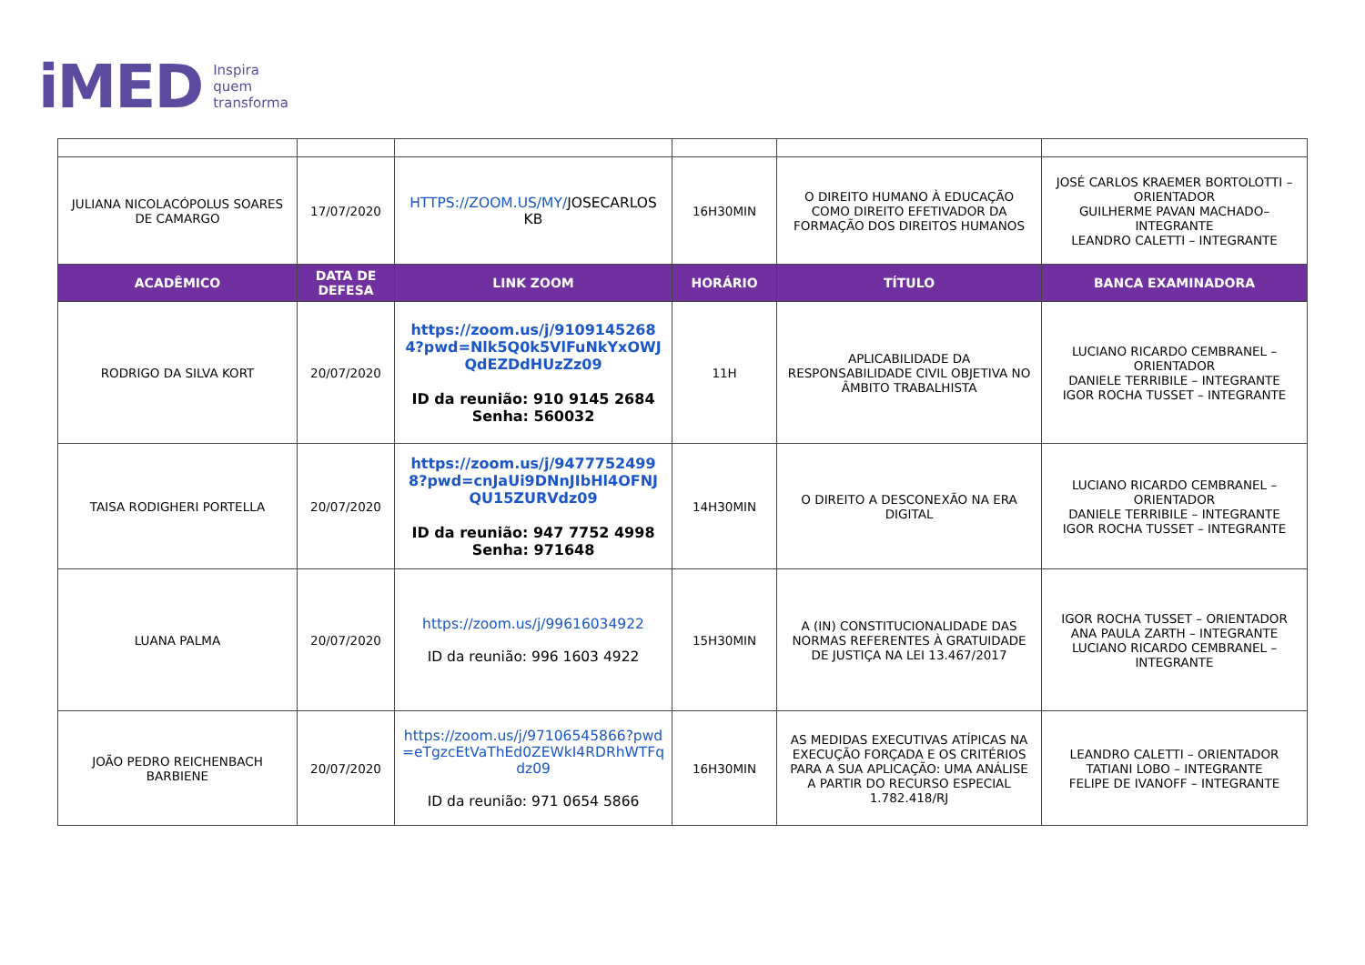iMED Inspira
quem
transforma
| JULIANA NICOLACÓPOLUS SOARES DE CAMARGO | 17/07/2020 | HTTPS://ZOOM.US/MY/ JOSECARLOS KB | 16H30MIN | O DIREITO HUMANO À EDUCAÇÃO COMO DIREITO EFETIVADOR DA FORMAÇÃO DOS DIREITOS HUMANOS | JOSÉ CARLOS KRAEMER BORTOLOTTI – ORIENTADOR GUILHERME PAVAN MACHADO– INTEGRANTE LEANDRO CALETTI – INTEGRANTE |
| ACADÊMICO | DATA DE DEFESA | LINK ZOOM | HORÁRIO | TÍTULO | BANCA EXAMINADORA |
| RODRIGO DA SILVA KORT | 20/07/2020 | https://zoom.us/j/9109145268 4?pwd=Nlk5Q0k5VlFuNkYxOWJ QdEZDdHUzZz09 ID da reunião: 910 9145 2684 Senha: 560032 | 11H | APLICABILIDADE DA RESPONSABILIDADE CIVIL OBJETIVA NO ÂMBITO TRABALHISTA | LUCIANO RICARDO CEMBRANEL – ORIENTADOR DANIELE TERRIBILE – INTEGRANTE IGOR ROCHA TUSSET – INTEGRANTE |
| TAISA RODIGHERI PORTELLA | 20/07/2020 | https://zoom.us/j/9477752499 8?pwd=cnJaUi9DNnJIbHl4OFNJ QU15ZURVdz09 ID da reunião: 947 7752 4998 Senha: 971648 | 14H30MIN | O DIREITO A DESCONEXÃO NA ERA DIGITAL | LUCIANO RICARDO CEMBRANEL – ORIENTADOR DANIELE TERRIBILE – INTEGRANTE IGOR ROCHA TUSSET – INTEGRANTE |
| LUANA PALMA | 20/07/2020 | https://zoom.us/j/99616034922 ID da reunião: 996 1603 4922 | 15H30MIN | A (IN) CONSTITUCIONALIDADE DAS NORMAS REFERENTES À GRATUIDADE DE JUSTIÇA NA LEI 13.467/2017 | IGOR ROCHA TUSSET – ORIENTADOR ANA PAULA ZARTH – INTEGRANTE LUCIANO RICARDO CEMBRANEL – INTEGRANTE |
| JOÃO PEDRO REICHENBACH BARBIENE | 20/07/2020 | https://zoom.us/j/97106545866?pwd =eTgzcEtVaThEd0ZEWkI4RDRhWTFq dz09 ID da reunião: 971 0654 5866 | 16H30MIN | AS MEDIDAS EXECUTIVAS ATÍPICAS NA EXECUÇÃO FORÇADA E OS CRITÉRIOS PARA A SUA APLICAÇÃO: UMA ANÁLISE A PARTIR DO RECURSO ESPECIAL 1.782.418/RJ | LEANDRO CALETTI – ORIENTADOR TATIANI LOBO – INTEGRANTE FELIPE DE IVANOFF – INTEGRANTE |